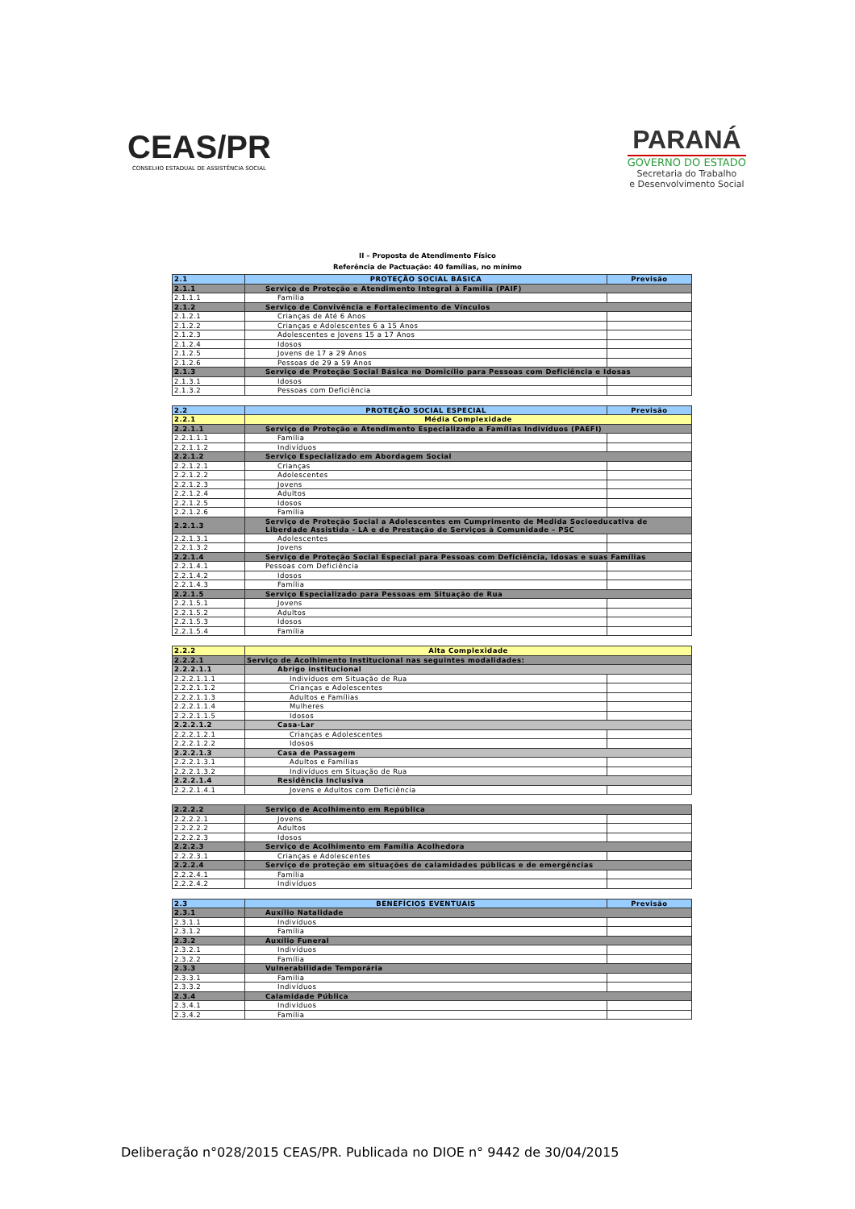CEAS/PR
CONSELHO ESTADUAL DE ASSISTÊNCIA SOCIAL
PARANÁ
GOVERNO DO ESTADO
Secretaria do Trabalho
e Desenvolvimento Social
II – Proposta de Atendimento Físico
Referência de Pactuação: 40 famílias, no mínimo
| 2.1 | PROTEÇÃO SOCIAL BÁSICA | Previsão |
| 2.1.1 | Serviço de Proteção e Atendimento Integral à Família (PAIF) | |
| 2.1.1.1 | Família | |
| 2.1.2 | Serviço de Convivência e Fortalecimento de Vínculos | |
| 2.1.2.1 | Crianças de Até 6 Anos | |
| 2.1.2.2 | Crianças e Adolescentes 6 a 15 Anos | |
| 2.1.2.3 | Adolescentes e Jovens 15 a 17 Anos | |
| 2.1.2.4 | Idosos | |
| 2.1.2.5 | Jovens de 17 a 29 Anos | |
| 2.1.2.6 | Pessoas de 29 a 59 Anos | |
| 2.1.3 | Serviço de Proteção Social Básica no Domicílio para Pessoas com Deficiência e Idosas | |
| 2.1.3.1 | Idosos | |
| 2.1.3.2 | Pessoas com Deficiência | |
| 2.2 | PROTEÇÃO SOCIAL ESPECIAL | Previsão |
| 2.2.1 | Média Complexidade | |
| 2.2.1.1 | Serviço de Proteção e Atendimento Especializado a Famílias Indivíduos (PAEFI) | |
| 2.2.1.1.1 | Família | |
| 2.2.1.1.2 | Indivíduos | |
| 2.2.1.2 | Serviço Especializado em Abordagem Social | |
| 2.2.1.2.1 | Crianças | |
| 2.2.1.2.2 | Adolescentes | |
| 2.2.1.2.3 | Jovens | |
| 2.2.1.2.4 | Adultos | |
| 2.2.1.2.5 | Idosos | |
| 2.2.1.2.6 | Família | |
| 2.2.1.3 | Serviço de Proteção Social a Adolescentes em Cumprimento de Medida Socioeducativa de Liberdade Assistida - LA e de Prestação de Serviços à Comunidade – PSC | |
| 2.2.1.3.1 | Adolescentes | |
| 2.2.1.3.2 | Jovens | |
| 2.2.1.4 | Serviço de Proteção Social Especial para Pessoas com Deficiência, Idosas e suas Famílias | |
| 2.2.1.4.1 | Pessoas com Deficiência | |
| 2.2.1.4.2 | Idosos | |
| 2.2.1.4.3 | Família | |
| 2.2.1.5 | Serviço Especializado para Pessoas em Situação de Rua | |
| 2.2.1.5.1 | Jovens | |
| 2.2.1.5.2 | Adultos | |
| 2.2.1.5.3 | Idosos | |
| 2.2.1.5.4 | Família | |
| 2.2.2 | Alta Complexidade | |
| 2.2.2.1 | Serviço de Acolhimento Institucional nas seguintes modalidades: | |
| 2.2.2.1.1 | Abrigo institucional | |
| 2.2.2.1.1.1 | Indivíduos em Situação de Rua | |
| 2.2.2.1.1.2 | Crianças e Adolescentes | |
| 2.2.2.1.1.3 | Adultos e Famílias | |
| 2.2.2.1.1.4 | Mulheres | |
| 2.2.2.1.1.5 | Idosos | |
| 2.2.2.1.2 | Casa-Lar | |
| 2.2.2.1.2.1 | Crianças e Adolescentes | |
| 2.2.2.1.2.2 | Idosos | |
| 2.2.2.1.3 | Casa de Passagem | |
| 2.2.2.1.3.1 | Adultos e Famílias | |
| 2.2.2.1.3.2 | Indivíduos em Situação de Rua | |
| 2.2.2.1.4 | Residência Inclusiva | |
| 2.2.2.1.4.1 | Jovens e Adultos com Deficiência | |
| 2.2.2.2 | Serviço de Acolhimento em República | |
| 2.2.2.2.1 | Jovens | |
| 2.2.2.2.2 | Adultos | |
| 2.2.2.2.3 | Idosos | |
| 2.2.2.3 | Serviço de Acolhimento em Família Acolhedora | |
| 2.2.2.3.1 | Crianças e Adolescentes | |
| 2.2.2.4 | Serviço de proteção em situações de calamidades públicas e de emergências | |
| 2.2.2.4.1 | Família | |
| 2.2.2.4.2 | Indivíduos | |
| 2.3 | BENEFÍCIOS EVENTUAIS | Previsão |
| 2.3.1 | Auxílio Natalidade | |
| 2.3.1.1 | Indivíduos | |
| 2.3.1.2 | Família | |
| 2.3.2 | Auxílio Funeral | |
| 2.3.2.1 | Indivíduos | |
| 2.3.2.2 | Família | |
| 2.3.3 | Vulnerabilidade Temporária | |
| 2.3.3.1 | Família | |
| 2.3.3.2 | Indivíduos | |
| 2.3.4 | Calamidade Pública | |
| 2.3.4.1 | Indivíduos | |
| 2.3.4.2 | Família | |
Deliberação n°028/2015 CEAS/PR. Publicada no DIOE n° 9442 de 30/04/2015